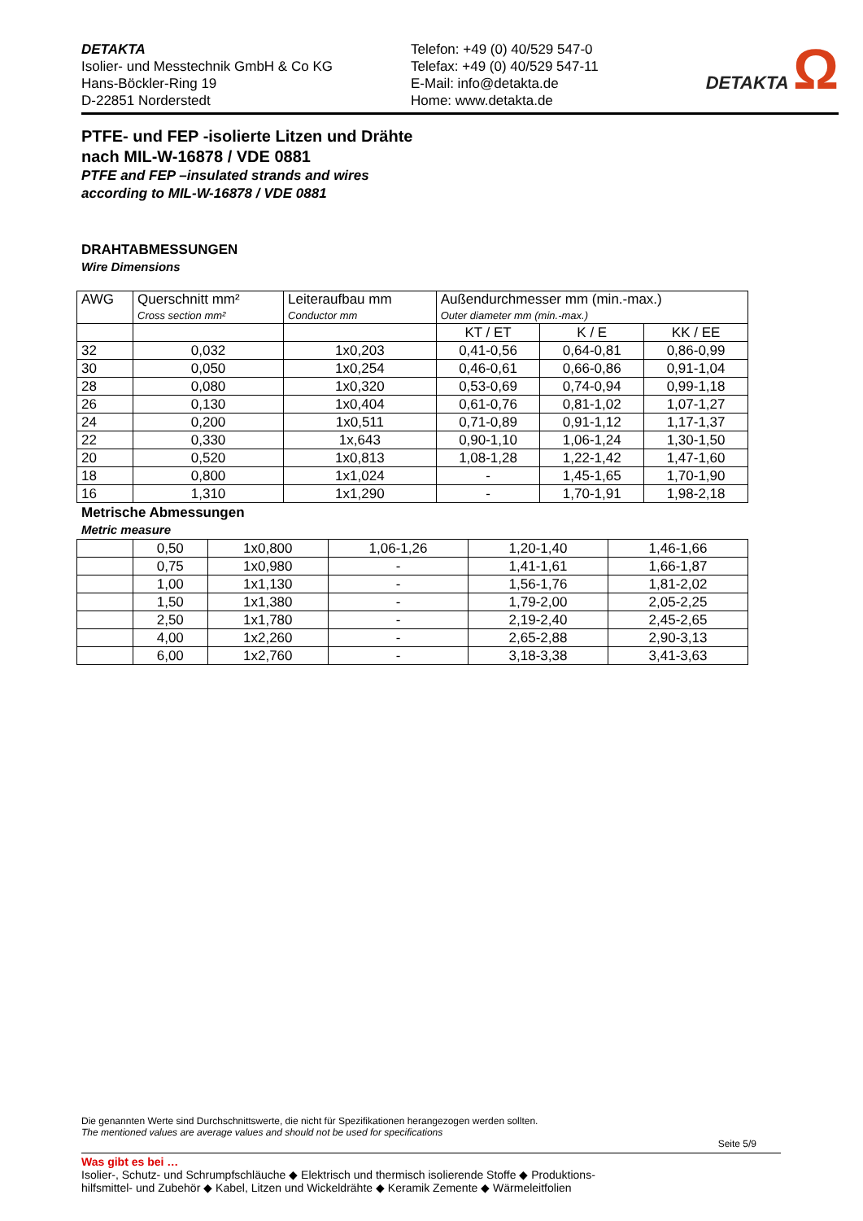DETAKTA
Isolier- und Messtechnik GmbH & Co KG
Hans-Böckler-Ring 19
D-22851 Norderstedt
Telefon: +49 (0) 40/529 547-0
Telefax: +49 (0) 40/529 547-11
E-Mail: info@detakta.de
Home: www.detakta.de
DETAKTA Ω
PTFE- und FEP -isolierte Litzen und Drähte
nach MIL-W-16878 / VDE 0881
PTFE and FEP –insulated strands and wires
according to MIL-W-16878 / VDE 0881
DRAHTABMESSUNGEN
Wire Dimensions
| AWG | Querschnitt mm² Cross section mm² | Leiteraufbau mm Conductor mm | Außendurchmesser mm (min.-max.) Outer diameter mm (min.-max.) | | |
| --- | --- | --- | --- | --- | --- |
| | | | KT / ET | K / E | KK / EE |
| 32 | 0,032 | 1x0,203 | 0,41-0,56 | 0,64-0,81 | 0,86-0,99 |
| 30 | 0,050 | 1x0,254 | 0,46-0,61 | 0,66-0,86 | 0,91-1,04 |
| 28 | 0,080 | 1x0,320 | 0,53-0,69 | 0,74-0,94 | 0,99-1,18 |
| 26 | 0,130 | 1x0,404 | 0,61-0,76 | 0,81-1,02 | 1,07-1,27 |
| 24 | 0,200 | 1x0,511 | 0,71-0,89 | 0,91-1,12 | 1,17-1,37 |
| 22 | 0,330 | 1x,643 | 0,90-1,10 | 1,06-1,24 | 1,30-1,50 |
| 20 | 0,520 | 1x0,813 | 1,08-1,28 | 1,22-1,42 | 1,47-1,60 |
| 18 | 0,800 | 1x1,024 | - | 1,45-1,65 | 1,70-1,90 |
| 16 | 1,310 | 1x1,290 | - | 1,70-1,91 | 1,98-2,18 |
Metrische Abmessungen
Metric measure
| | 0,50 | 1x0,800 | 1,06-1,26 | 1,20-1,40 | 1,46-1,66 |
| | 0,75 | 1x0,980 | - | 1,41-1,61 | 1,66-1,87 |
| | 1,00 | 1x1,130 | - | 1,56-1,76 | 1,81-2,02 |
| | 1,50 | 1x1,380 | - | 1,79-2,00 | 2,05-2,25 |
| | 2,50 | 1x1,780 | - | 2,19-2,40 | 2,45-2,65 |
| | 4,00 | 1x2,260 | - | 2,65-2,88 | 2,90-3,13 |
| | 6,00 | 1x2,760 | - | 3,18-3,38 | 3,41-3,63 |
Die genannten Werte sind Durchschnittswerte, die nicht für Spezifikationen herangezogen werden sollten.
The mentioned values are average values and should not be used for specifications
Seite 5/9
Was gibt es bei …
Isolier-, Schutz- und Schrumpfschläuche ◆ Elektrisch und thermisch isolierende Stoffe ◆ Produktions-
hilfsmittel- und Zubehör ◆ Kabel, Litzen und Wickeldrähte ◆ Keramik Zemente ◆ Wärmeleitfolien